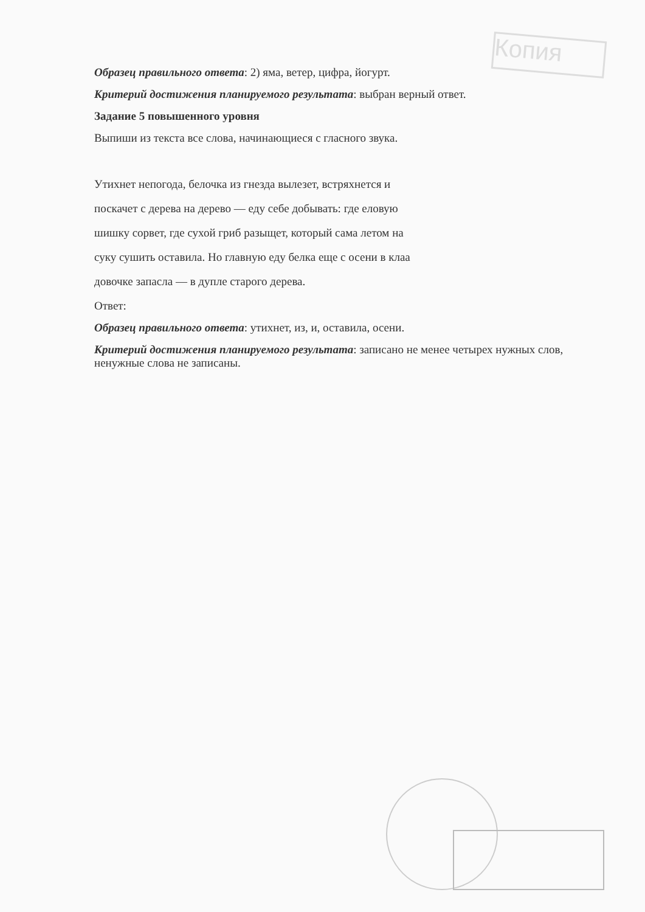Копия
Образец правильного ответа: 2) яма, ветер, цифра, йогурт.
Критерий достижения планируемого результата: выбран верный ответ.
Задание 5 повышенного уровня
Выпиши из текста все слова, начинающиеся с гласного звука.
Утихнет непогода, белочка из гнезда вылезет, встряхнется и
поскачет с дерева на дерево — еду себе добывать: где еловую
шишку сорвет, где сухой гриб разыщет, который сама летом на
суку сушить оставила. Но главную еду белка еще с осени в клаа
довочке запасла — в дупле старого дерева.
Ответ:
Образец правильного ответа: утихнет, из, и, оставила, осени.
Критерий достижения планируемого результата: записано не менее четырех нужных слов, ненужные слова не записаны.